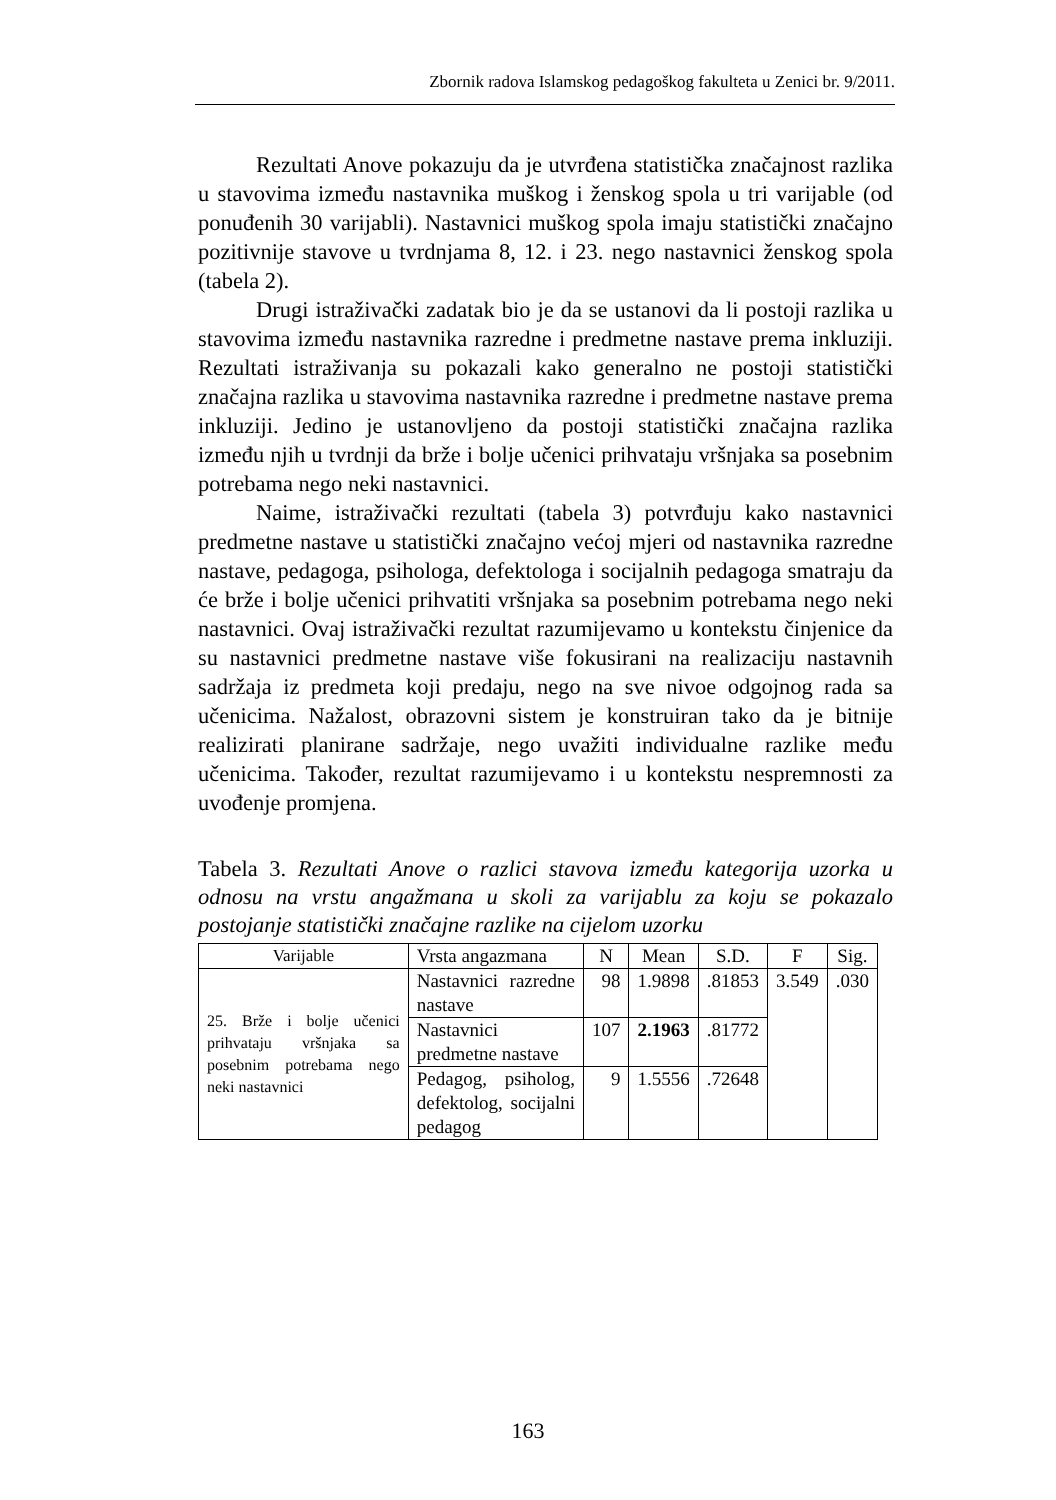Zbornik radova Islamskog pedagoškog fakulteta u Zenici br. 9/2011.
Rezultati Anove pokazuju da je utvrđena statistička značajnost razlika u stavovima između nastavnika muškog i ženskog spola u tri varijable (od ponuđenih 30 varijabli). Nastavnici muškog spola imaju statistički značajno pozitivnije stavove u tvrdnjama 8, 12. i 23. nego nastavnici ženskog spola (tabela 2).
Drugi istraživački zadatak bio je da se ustanovi da li postoji razlika u stavovima između nastavnika razredne i predmetne nastave prema inkluziji. Rezultati istraživanja su pokazali kako generalno ne postoji statistički značajna razlika u stavovima nastavnika razredne i predmetne nastave prema inkluziji. Jedino je ustanovljeno da postoji statistički značajna razlika između njih u tvrdnji da brže i bolje učenici prihvataju vršnjaka sa posebnim potrebama nego neki nastavnici.
Naime, istraživački rezultati (tabela 3) potvrđuju kako nastavnici predmetne nastave u statistički značajno većoj mjeri od nastavnika razredne nastave, pedagoga, psihologa, defektologa i socijalnih pedagoga smatraju da će brže i bolje učenici prihvatiti vršnjaka sa posebnim potrebama nego neki nastavnici. Ovaj istraživački rezultat razumijevamo u kontekstu činjenice da su nastavnici predmetne nastave više fokusirani na realizaciju nastavnih sadržaja iz predmeta koji predaju, nego na sve nivoe odgojnog rada sa učenicima. Nažalost, obrazovni sistem je konstruiran tako da je bitnije realizirati planirane sadržaje, nego uvažiti individualne razlike među učenicima. Također, rezultat razumijevamo i u kontekstu nespremnosti za uvođenje promjena.
Tabela 3. Rezultati Anove o razlici stavova između kategorija uzorka u odnosu na vrstu angažmana u skoli za varijablu za koju se pokazalo postojanje statistički značajne razlike na cijelom uzorku
| Varijable | Vrsta angazmana | N | Mean | S.D. | F | Sig. |
| --- | --- | --- | --- | --- | --- | --- |
| 25. Brže i bolje učenici prihvataju vršnjaka sa posebnim potrebama nego neki nastavnici | Nastavnici razredne nastave | 98 | 1.9898 | .81853 | 3.549 | .030 |
| | Nastavnici predmetne nastave | 107 | 2.1963 | .81772 | | |
| | Pedagog, psiholog, defektolog, socijalni pedagog | 9 | 1.5556 | .72648 | | |
163